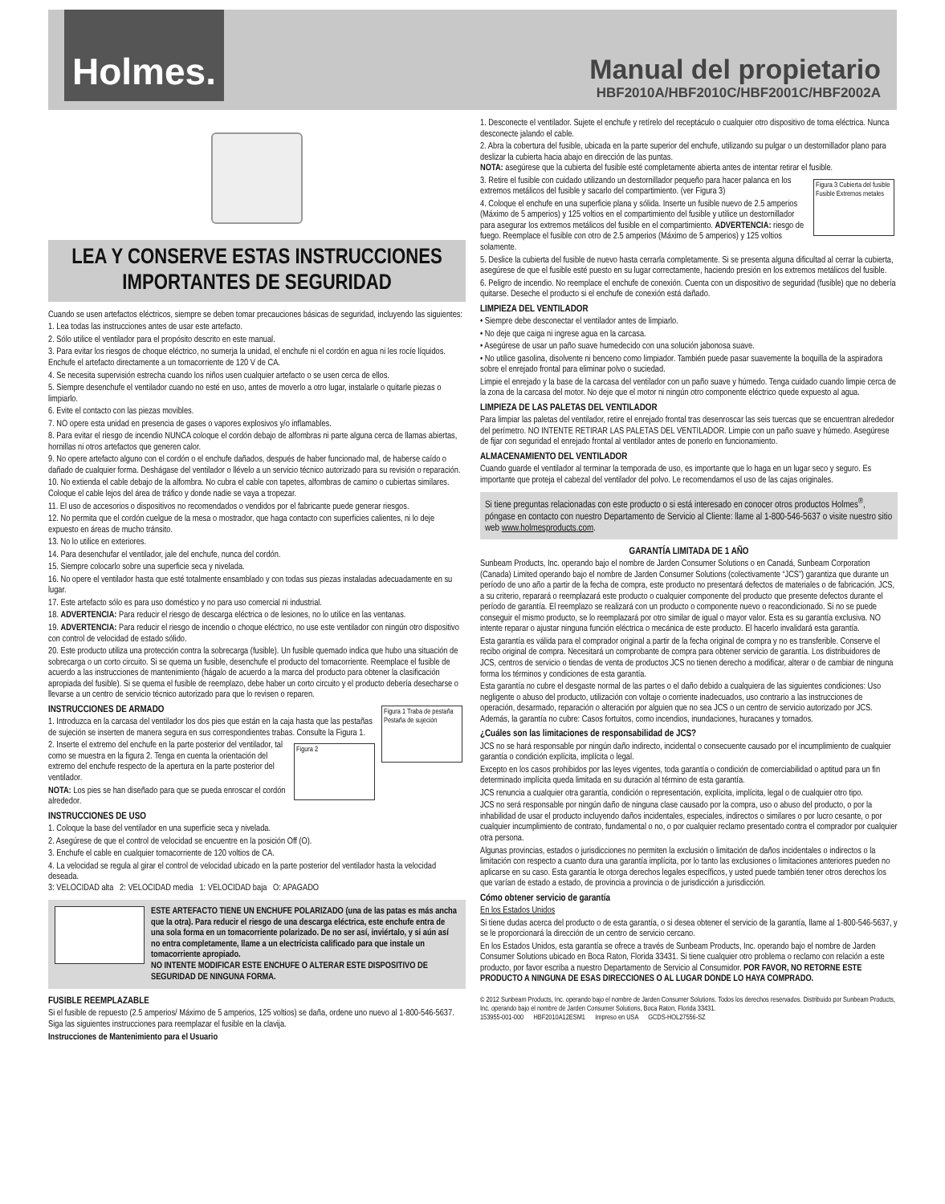Holmes.
Manual del propietario
HBF2010A/HBF2010C/HBF2001C/HBF2002A
LEA Y CONSERVE ESTAS INSTRUCCIONES
IMPORTANTES DE SEGURIDAD
Cuando se usen artefactos eléctricos, siempre se deben tomar precauciones básicas de seguridad, incluyendo las siguientes:
1. Lea todas las instrucciones antes de usar este artefacto.
2. Sólo utilice el ventilador para el propósito descrito en este manual.
3. Para evitar los riesgos de choque eléctrico, no sumerja la unidad, el enchufe ni el cordón en agua ni les rocíe líquidos. Enchufe el artefacto directamente a un tomacorriente de 120 V de CA.
4. Se necesita supervisión estrecha cuando los niños usen cualquier artefacto o se usen cerca de ellos.
5. Siempre desenchufe el ventilador cuando no esté en uso, antes de moverlo a otro lugar, instalarle o quitarle piezas o limpiarlo.
6. Evite el contacto con las piezas movibles.
7. NO opere esta unidad en presencia de gases o vapores explosivos y/o inflamables.
8. Para evitar el riesgo de incendio NUNCA coloque el cordón debajo de alfombras ni parte alguna cerca de llamas abiertas, hornillas ni otros artefactos que generen calor.
9. No opere artefacto alguno con el cordón o el enchufe dañados, después de haber funcionado mal, de haberse caído o dañado de cualquier forma. Deshágase del ventilador o llévelo a un servicio técnico autorizado para su revisión o reparación.
10. No extienda el cable debajo de la alfombra. No cubra el cable con tapetes, alfombras de camino o cubiertas similares. Coloque el cable lejos del área de tráfico y donde nadie se vaya a tropezar.
11. El uso de accesorios o dispositivos no recomendados o vendidos por el fabricante puede generar riesgos.
12. No permita que el cordón cuelgue de la mesa o mostrador, que haga contacto con superficies calientes, ni lo deje expuesto en áreas de mucho tránsito.
13. No lo utilice en exteriores.
14. Para desenchufar el ventilador, jale del enchufe, nunca del cordón.
15. Siempre colocarlo sobre una superficie seca y nivelada.
16. No opere el ventilador hasta que esté totalmente ensamblado y con todas sus piezas instaladas adecuadamente en su lugar.
17. Este artefacto sólo es para uso doméstico y no para uso comercial ni industrial.
18. ADVERTENCIA: Para reducir el riesgo de descarga eléctrica o de lesiones, no lo utilice en las ventanas.
19. ADVERTENCIA: Para reducir el riesgo de incendio o choque eléctrico, no use este ventilador con ningún otro dispositivo con control de velocidad de estado sólido.
20. Este producto utiliza una protección contra la sobrecarga (fusible). Un fusible quemado indica que hubo una situación de sobrecarga o un corto circuito. Si se quema un fusible, desenchufe el producto del tomacorriente. Reemplace el fusible de acuerdo a las instrucciones de mantenimiento (hágalo de acuerdo a la marca del producto para obtener la clasificación apropiada del fusible). Si se quema el fusible de reemplazo, debe haber un corto circuito y el producto debería desecharse o llevarse a un centro de servicio técnico autorizado para que lo revisen o reparen.
Figura 1 Traba de pestaña Pestaña de sujeción
INSTRUCCIONES DE ARMADO
1. Introduzca en la carcasa del ventilador los dos pies que están en la caja hasta que las pestañas de sujeción se inserten de manera segura en sus correspondientes trabas. Consulte la Figura 1.
Figura 2
2. Inserte el extremo del enchufe en la parte posterior del ventilador, tal como se muestra en la figura 2. Tenga en cuenta la orientación del extremo del enchufe respecto de la apertura en la parte posterior del ventilador.
NOTA: Los pies se han diseñado para que se pueda enroscar el cordón alrededor.
INSTRUCCIONES DE USO
1. Coloque la base del ventilador en una superficie seca y nivelada.
2. Asegúrese de que el control de velocidad se encuentre en la posición Off (O).
3. Enchufe el cable en cualquier tomacorriente de 120 voltios de CA.
4. La velocidad se regula al girar el control de velocidad ubicado en la parte posterior del ventilador hasta la velocidad deseada.
3: VELOCIDAD alta 2: VELOCIDAD media 1: VELOCIDAD baja O: APAGADO
ESTE ARTEFACTO TIENE UN ENCHUFE POLARIZADO (una de las patas es más ancha que la otra). Para reducir el riesgo de una descarga eléctrica, este enchufe entra de una sola forma en un tomacorriente polarizado. De no ser así, inviértalo, y si aún así no entra completamente, llame a un electricista calificado para que instale un tomacorriente apropiado.
NO INTENTE MODIFICAR ESTE ENCHUFE O ALTERAR ESTE DISPOSITIVO DE SEGURIDAD DE NINGUNA FORMA.
FUSIBLE REEMPLAZABLE
Si el fusible de repuesto (2.5 amperios/ Máximo de 5 amperios, 125 voltios) se daña, ordene uno nuevo al 1-800-546-5637. Siga las siguientes instrucciones para reemplazar el fusible en la clavija.
Instrucciones de Mantenimiento para el Usuario
1. Desconecte el ventilador. Sujete el enchufe y retírelo del receptáculo o cualquier otro dispositivo de toma eléctrica. Nunca desconecte jalando el cable.
2. Abra la cobertura del fusible, ubicada en la parte superior del enchufe, utilizando su pulgar o un destornillador plano para deslizar la cubierta hacia abajo en dirección de las puntas.
NOTA: asegúrese que la cubierta del fusible esté completamente abierta antes de intentar retirar el fusible.
Figura 3 Cubierta del fusible Fusible Extremos metales
3. Retire el fusible con cuidado utilizando un destornillador pequeño para hacer palanca en los extremos metálicos del fusible y sacarlo del compartimiento. (ver Figura 3)
4. Coloque el enchufe en una superficie plana y sólida. Inserte un fusible nuevo de 2.5 amperios (Máximo de 5 amperios) y 125 voltios en el compartimiento del fusible y utilice un destornillador para asegurar los extremos metálicos del fusible en el compartimiento. ADVERTENCIA: riesgo de fuego. Reemplace el fusible con otro de 2.5 amperios (Máximo de 5 amperios) y 125 voltios solamente.
5. Deslice la cubierta del fusible de nuevo hasta cerrarla completamente. Si se presenta alguna dificultad al cerrar la cubierta, asegúrese de que el fusible esté puesto en su lugar correctamente, haciendo presión en los extremos metálicos del fusible.
6. Peligro de incendio. No reemplace el enchufe de conexión. Cuenta con un dispositivo de seguridad (fusible) que no debería quitarse. Deseche el producto si el enchufe de conexión está dañado.
LIMPIEZA DEL VENTILADOR
• Siempre debe desconectar el ventilador antes de limpiarlo.
• No deje que caiga ni ingrese agua en la carcasa.
• Asegúrese de usar un paño suave humedecido con una solución jabonosa suave.
• No utilice gasolina, disolvente ni benceno como limpiador. También puede pasar suavemente la boquilla de la aspiradora sobre el enrejado frontal para eliminar polvo o suciedad.
Limpie el enrejado y la base de la carcasa del ventilador con un paño suave y húmedo. Tenga cuidado cuando limpie cerca de la zona de la carcasa del motor. No deje que el motor ni ningún otro componente eléctrico quede expuesto al agua.
LIMPIEZA DE LAS PALETAS DEL VENTILADOR
Para limpiar las paletas del ventilador, retire el enrejado frontal tras desenroscar las seis tuercas que se encuentran alrededor del perímetro. NO INTENTE RETIRAR LAS PALETAS DEL VENTILADOR. Limpie con un paño suave y húmedo. Asegúrese de fijar con seguridad el enrejado frontal al ventilador antes de ponerlo en funcionamiento.
ALMACENAMIENTO DEL VENTILADOR
Cuando guarde el ventilador al terminar la temporada de uso, es importante que lo haga en un lugar seco y seguro. Es importante que proteja el cabezal del ventilador del polvo. Le recomendamos el uso de las cajas originales.
Si tiene preguntas relacionadas con este producto o si está interesado en conocer otros productos Holmes<sup>®</sup>, póngase en contacto con nuestro Departamento de Servicio al Cliente: llame al 1-800-546-5637 o visite nuestro sitio web www.holmesproducts.com.
GARANTÍA LIMITADA DE 1 AÑO
Sunbeam Products, Inc. operando bajo el nombre de Jarden Consumer Solutions o en Canadá, Sunbeam Corporation (Canada) Limited operando bajo el nombre de Jarden Consumer Solutions (colectivamente “JCS”) garantiza que durante un período de uno año a partir de la fecha de compra, este producto no presentará defectos de materiales o de fabricación. JCS, a su criterio, reparará o reemplazará este producto o cualquier componente del producto que presente defectos durante el período de garantía. El reemplazo se realizará con un producto o componente nuevo o reacondicionado. Si no se puede conseguir el mismo producto, se lo reemplazará por otro similar de igual o mayor valor. Esta es su garantía exclusiva. NO intente reparar o ajustar ninguna función eléctrica o mecánica de este producto. El hacerlo invalidará esta garantía.
Esta garantía es válida para el comprador original a partir de la fecha original de compra y no es transferible. Conserve el recibo original de compra. Necesitará un comprobante de compra para obtener servicio de garantía. Los distribuidores de JCS, centros de servicio o tiendas de venta de productos JCS no tienen derecho a modificar, alterar o de cambiar de ninguna forma los términos y condiciones de esta garantía.
Esta garantía no cubre el desgaste normal de las partes o el daño debido a cualquiera de las siguientes condiciones: Uso negligente o abuso del producto, utilización con voltaje o corriente inadecuados, uso contrario a las instrucciones de operación, desarmado, reparación o alteración por alguien que no sea JCS o un centro de servicio autorizado por JCS. Además, la garantía no cubre: Casos fortuitos, como incendios, inundaciones, huracanes y tornados.
¿Cuáles son las limitaciones de responsabilidad de JCS?
JCS no se hará responsable por ningún daño indirecto, incidental o consecuente causado por el incumplimiento de cualquier garantía o condición explícita, implícita o legal.
Excepto en los casos prohibidos por las leyes vigentes, toda garantía o condición de comerciabilidad o aptitud para un fin determinado implícita queda limitada en su duración al término de esta garantía.
JCS renuncia a cualquier otra garantía, condición o representación, explícita, implícita, legal o de cualquier otro tipo.
JCS no será responsable por ningún daño de ninguna clase causado por la compra, uso o abuso del producto, o por la inhabilidad de usar el producto incluyendo daños incidentales, especiales, indirectos o similares o por lucro cesante, o por cualquier incumplimiento de contrato, fundamental o no, o por cualquier reclamo presentado contra el comprador por cualquier otra persona.
Algunas provincias, estados o jurisdicciones no permiten la exclusión o limitación de daños incidentales o indirectos o la limitación con respecto a cuanto dura una garantía implícita, por lo tanto las exclusiones o limitaciones anteriores pueden no aplicarse en su caso. Esta garantía le otorga derechos legales específicos, y usted puede también tener otros derechos los que varían de estado a estado, de provincia a provincia o de jurisdicción a jurisdicción.
Cómo obtener servicio de garantía
En los Estados Unidos
Si tiene dudas acerca del producto o de esta garantía, o si desea obtener el servicio de la garantía, llame al 1-800-546-5637, y se le proporcionará la dirección de un centro de servicio cercano.
En los Estados Unidos, esta garantía se ofrece a través de Sunbeam Products, Inc. operando bajo el nombre de Jarden Consumer Solutions ubicado en Boca Raton, Florida 33431. Si tiene cualquier otro problema o reclamo con relación a este producto, por favor escriba a nuestro Departamento de Servicio al Consumidor. POR FAVOR, NO RETORNE ESTE PRODUCTO A NINGUNA DE ESAS DIRECCIONES O AL LUGAR DONDE LO HAYA COMPRADO.
© 2012 Sunbeam Products, Inc. operando bajo el nombre de Jarden Consumer Solutions. Todos los derechos reservados. Distribuido por Sunbeam Products, Inc. operando bajo el nombre de Jarden Consumer Solutions, Boca Raton, Florida 33431.
153955-001-000 HBF2010A12ESM1 Impreso en USA GCDS-HOL27556-SZ